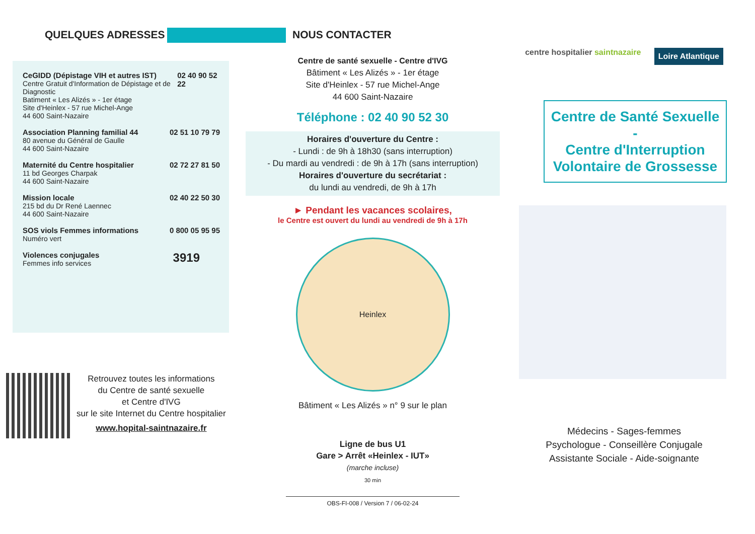QUELQUES ADRESSES
CeGIDD (Dépistage VIH et autres IST)
Centre Gratuit d'Information de Dépistage et de Diagnostic
Batiment « Les Alizés » - 1er étage
Site d'Heinlex - 57 rue Michel-Ange
44 600 Saint-Nazaire
02 40 90 52 22
Association Planning familial 44
80 avenue du Général de Gaulle
44 600 Saint-Nazaire
02 51 10 79 79
Maternité du Centre hospitalier
11 bd Georges Charpak
44 600 Saint-Nazaire
02 72 27 81 50
Mission locale
215 bd du Dr René Laennec
44 600 Saint-Nazaire
02 40 22 50 30
SOS viols Femmes informations
Numéro vert
0 800 05 95 95
Violences conjugales
Femmes info services
3919
Retrouvez toutes les informations
du Centre de santé sexuelle
et Centre d'IVG
sur le site Internet du Centre hospitalier
www.hopital-saintnazaire.fr
NOUS CONTACTER
Centre de santé sexuelle - Centre d'IVG
Bâtiment « Les Alizés » - 1er étage
Site d'Heinlex - 57 rue Michel-Ange
44 600 Saint-Nazaire
Téléphone : 02 40 90 52 30
Horaires d'ouverture du Centre :
- Lundi : de 9h à 18h30 (sans interruption)
- Du mardi au vendredi : de 9h à 17h (sans interruption)
Horaires d'ouverture du secrétariat :
du lundi au vendredi, de 9h à 17h
► Pendant les vacances scolaires,
le Centre est ouvert du lundi au vendredi de 9h à 17h
Heinlex
Bâtiment « Les Alizés » n° 9 sur le plan
Ligne de bus U1
Gare > Arrêt «Heinlex - IUT»
(marche incluse)
30 min
OBS-FI-008 / Version 7 / 06-02-24
centre hospitalier saintnazaire Loire Atlantique
Centre de Santé Sexuelle
-
Centre d'Interruption Volontaire de Grossesse
Médecins - Sages-femmes
Psychologue - Conseillère Conjugale
Assistante Sociale - Aide-soignante